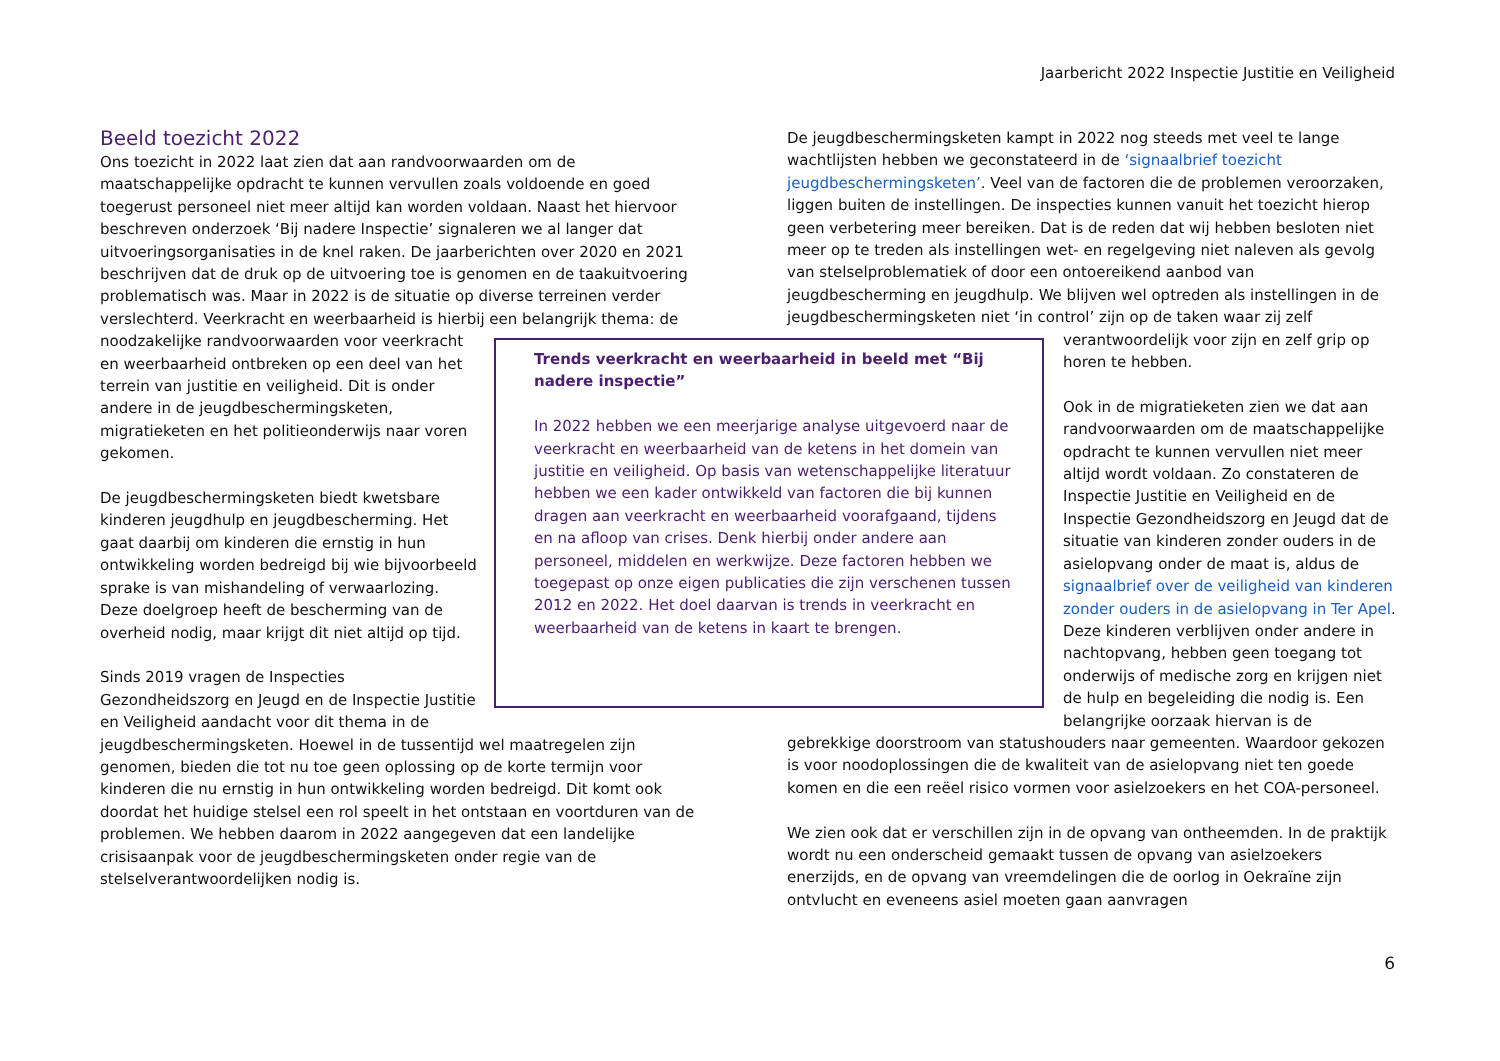Jaarbericht 2022 Inspectie Justitie en Veiligheid
Beeld toezicht 2022
Ons toezicht in 2022 laat zien dat aan randvoorwaarden om de maatschappelijke opdracht te kunnen vervullen zoals voldoende en goed toegerust personeel niet meer altijd kan worden voldaan. Naast het hiervoor beschreven onderzoek ‘Bij nadere Inspectie’ signaleren we al langer dat uitvoeringsorganisaties in de knel raken. De jaarberichten over 2020 en 2021 beschrijven dat de druk op de uitvoering toe is genomen en de taakuitvoering problematisch was. Maar in 2022 is de situatie op diverse terreinen verder verslechterd. Veerkracht en weerbaarheid is hierbij een belangrijk thema: de noodzakelijke randvoorwaarden voor veerkracht en weerbaarheid ontbreken op een deel van het terrein van justitie en veiligheid. Dit is onder andere in de jeugdbeschermingsketen, migratieketen en het politieonderwijs naar voren gekomen.
De jeugdbeschermingsketen biedt kwetsbare kinderen jeugdhulp en jeugdbescherming. Het gaat daarbij om kinderen die ernstig in hun ontwikkeling worden bedreigd bij wie bijvoorbeeld sprake is van mishandeling of verwaarlozing. Deze doelgroep heeft de bescherming van de overheid nodig, maar krijgt dit niet altijd op tijd.
Sinds 2019 vragen de Inspecties Gezondheidszorg en Jeugd en de Inspectie Justitie en Veiligheid aandacht voor dit thema in de jeugdbeschermingsketen. Hoewel in de tussentijd wel maatregelen zijn genomen, bieden die tot nu toe geen oplossing op de korte termijn voor kinderen die nu ernstig in hun ontwikkeling worden bedreigd. Dit komt ook doordat het huidige stelsel een rol speelt in het ontstaan en voortduren van de problemen. We hebben daarom in 2022 aangegeven dat een landelijke crisisaanpak voor de jeugdbeschermingsketen onder regie van de stelselverantwoordelijken nodig is.
Trends veerkracht en weerbaarheid in beeld met “Bij nadere inspectie”
In 2022 hebben we een meerjarige analyse uitgevoerd naar de veerkracht en weerbaarheid van de ketens in het domein van justitie en veiligheid. Op basis van wetenschappelijke literatuur hebben we een kader ontwikkeld van factoren die bij kunnen dragen aan veerkracht en weerbaarheid voorafgaand, tijdens en na afloop van crises. Denk hierbij onder andere aan personeel, middelen en werkwijze. Deze factoren hebben we toegepast op onze eigen publicaties die zijn verschenen tussen 2012 en 2022. Het doel daarvan is trends in veerkracht en weerbaarheid van de ketens in kaart te brengen.
De jeugdbeschermingsketen kampt in 2022 nog steeds met veel te lange wachtlijsten hebben we geconstateerd in de ‘signaalbrief toezicht jeugdbeschermingsketen’. Veel van de factoren die de problemen veroorzaken, liggen buiten de instellingen. De inspecties kunnen vanuit het toezicht hierop geen verbetering meer bereiken. Dat is de reden dat wij hebben besloten niet meer op te treden als instellingen wet- en regelgeving niet naleven als gevolg van stelselproblematiek of door een ontoereikend aanbod van jeugdbescherming en jeugdhulp. We blijven wel optreden als instellingen in de jeugdbeschermingsketen niet ‘in control’ zijn op de taken waar zij zelf verantwoordelijk voor zijn en zelf grip op horen te hebben.
Ook in de migratieketen zien we dat aan randvoorwaarden om de maatschappelijke opdracht te kunnen vervullen niet meer altijd wordt voldaan. Zo constateren de Inspectie Justitie en Veiligheid en de Inspectie Gezondheidszorg en Jeugd dat de situatie van kinderen zonder ouders in de asielopvang onder de maat is, aldus de signaalbrief over de veiligheid van kinderen zonder ouders in de asielopvang in Ter Apel. Deze kinderen verblijven onder andere in nachtopvang, hebben geen toegang tot onderwijs of medische zorg en krijgen niet de hulp en begeleiding die nodig is. Een belangrijke oorzaak hiervan is de gebrekkige doorstroom van statushouders naar gemeenten. Waardoor gekozen is voor noodoplossingen die de kwaliteit van de asielopvang niet ten goede komen en die een reëel risico vormen voor asielzoekers en het COA-personeel.
We zien ook dat er verschillen zijn in de opvang van ontheemden. In de praktijk wordt nu een onderscheid gemaakt tussen de opvang van asielzoekers enerzijds, en de opvang van vreemdelingen die de oorlog in Oekraïne zijn ontvlucht en eveneens asiel moeten gaan aanvragen
6